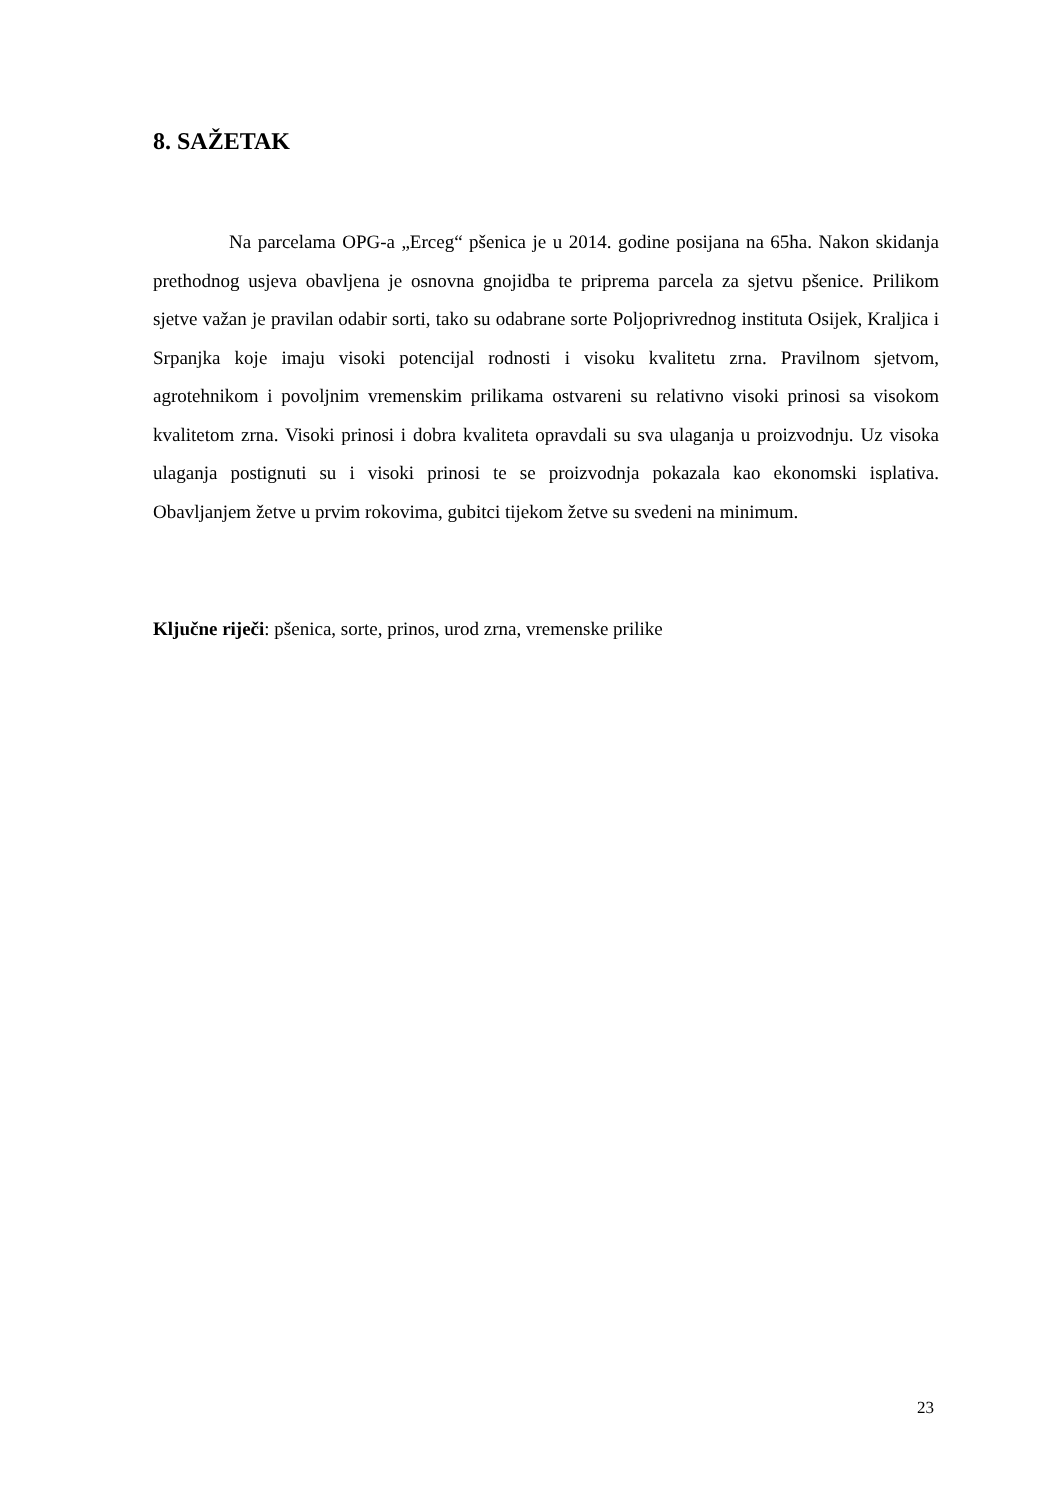8. SAŽETAK
Na parcelama OPG-a „Erceg“ pšenica je u 2014. godine posijana na 65ha. Nakon skidanja prethodnog usjeva obavljena je osnovna gnojidba te priprema parcela za sjetvu pšenice. Prilikom sjetve važan je pravilan odabir sorti, tako su odabrane sorte Poljoprivrednog instituta Osijek, Kraljica i Srpanjka koje imaju visoki potencijal rodnosti i visoku kvalitetu zrna. Pravilnom sjetvom, agrotehnikom i povoljnim vremenskim prilikama ostvareni su relativno visoki prinosi sa visokom kvalitetom zrna. Visoki prinosi i dobra kvaliteta opravdali su sva ulaganja u proizvodnju. Uz visoka ulaganja postignuti su i visoki prinosi te se proizvodnja pokazala kao ekonomski isplativa. Obavljanjem žetve u prvim rokovima, gubitci tijekom žetve su svedeni na minimum.
Ključne riječi: pšenica, sorte, prinos, urod zrna, vremenske prilike
23